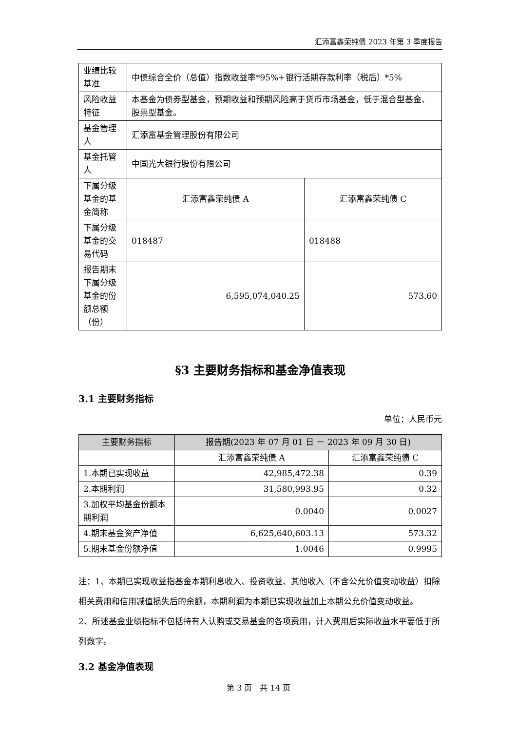汇添富鑫荣纯债 2023 年第 3 季度报告
| 业绩比较基准 | 中债综合全价（总值）指数收益率*95%+银行活期存款利率（税后）*5% | |
| 风险收益特征 | 本基金为债券型基金，预期收益和预期风险高于货币市场基金，低于混合型基金、股票型基金。 | |
| 基金管理人 | 汇添富基金管理股份有限公司 | |
| 基金托管人 | 中国光大银行股份有限公司 | |
| 下属分级基金的基金简称 | 汇添富鑫荣纯债 A | 汇添富鑫荣纯债 C |
| 下属分级基金的交易代码 | 018487 | 018488 |
| 报告期末下属分级基金的份额总额（份） | 6,595,074,040.25 | 573.60 |
§3 主要财务指标和基金净值表现
3.1 主要财务指标
单位：人民币元
| 主要财务指标 | 报告期(2023 年 07 月 01 日 － 2023 年 09 月 30 日) | |
| --- | --- | --- |
| | 汇添富鑫荣纯债 A | 汇添富鑫荣纯债 C |
| 1.本期已实现收益 | 42,985,472.38 | 0.39 |
| 2.本期利润 | 31,580,993.95 | 0.32 |
| 3.加权平均基金份额本期利润 | 0.0040 | 0.0027 |
| 4.期末基金资产净值 | 6,625,640,603.13 | 573.32 |
| 5.期末基金份额净值 | 1.0046 | 0.9995 |
注：1、本期已实现收益指基金本期利息收入、投资收益、其他收入（不含公允价值变动收益）扣除相关费用和信用减值损失后的余额，本期利润为本期已实现收益加上本期公允价值变动收益。
2、所述基金业绩指标不包括持有人认购或交易基金的各项费用，计入费用后实际收益水平要低于所列数字。
3.2 基金净值表现
第 3 页　共 14 页